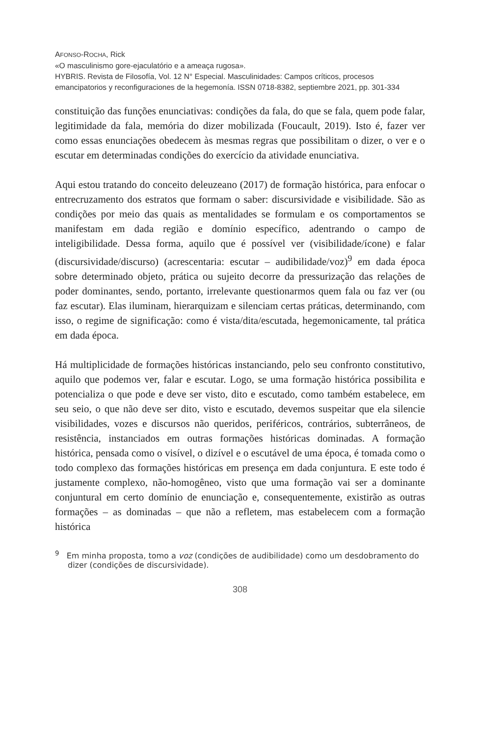AFONSO-ROCHA, Rick
«O masculinismo gore-ejaculatório e a ameaça rugosa».
HYBRIS. Revista de Filosofía, Vol. 12 N° Especial. Masculinidades: Campos críticos, procesos emancipatorios y reconfiguraciones de la hegemonía. ISSN 0718-8382, septiembre 2021, pp. 301-334
constituição das funções enunciativas: condições da fala, do que se fala, quem pode falar, legitimidade da fala, memória do dizer mobilizada (Foucault, 2019). Isto é, fazer ver como essas enunciações obedecem às mesmas regras que possibilitam o dizer, o ver e o escutar em determinadas condições do exercício da atividade enunciativa.
Aqui estou tratando do conceito deleuzeano (2017) de formação histórica, para enfocar o entrecruzamento dos estratos que formam o saber: discursividade e visibilidade. São as condições por meio das quais as mentalidades se formulam e os comportamentos se manifestam em dada região e domínio específico, adentrando o campo de inteligibilidade. Dessa forma, aquilo que é possível ver (visibilidade/ícone) e falar (discursividade/discurso) (acrescentaria: escutar – audibilidade/voz)<sup>9</sup> em dada época sobre determinado objeto, prática ou sujeito decorre da pressurização das relações de poder dominantes, sendo, portanto, irrelevante questionarmos quem fala ou faz ver (ou faz escutar). Elas iluminam, hierarquizam e silenciam certas práticas, determinando, com isso, o regime de significação: como é vista/dita/escutada, hegemonicamente, tal prática em dada época.
Há multiplicidade de formações históricas instanciando, pelo seu confronto constitutivo, aquilo que podemos ver, falar e escutar. Logo, se uma formação histórica possibilita e potencializa o que pode e deve ser visto, dito e escutado, como também estabelece, em seu seio, o que não deve ser dito, visto e escutado, devemos suspeitar que ela silencie visibilidades, vozes e discursos não queridos, periféricos, contrários, subterrâneos, de resistência, instanciados em outras formações históricas dominadas. A formação histórica, pensada como o visível, o dizível e o escutável de uma época, é tomada como o todo complexo das formações históricas em presença em dada conjuntura. E este todo é justamente complexo, não-homogêneo, visto que uma formação vai ser a dominante conjuntural em certo domínio de enunciação e, consequentemente, existirão as outras formações – as dominadas – que não a refletem, mas estabelecem com a formação histórica
<sup>9</sup> Em minha proposta, tomo a voz (condições de audibilidade) como um desdobramento do dizer (condições de discursividade).
308